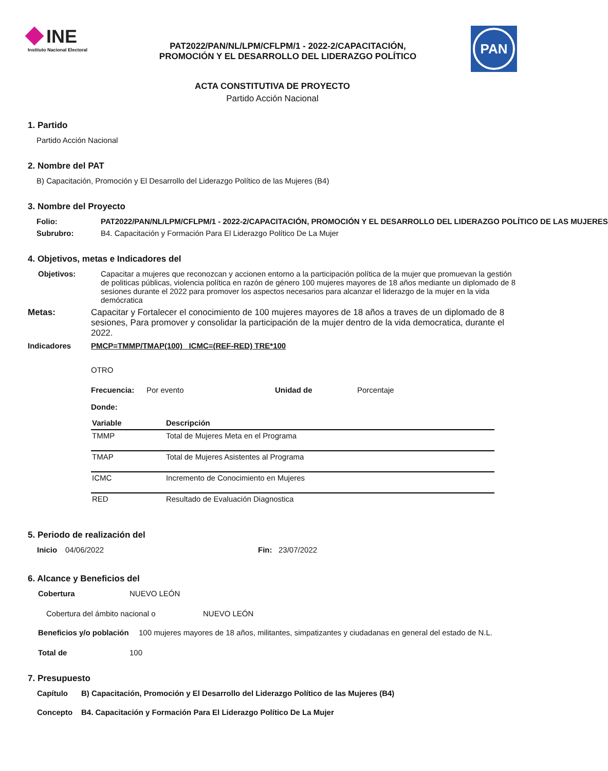INE
Instituto Nacional Electoral
PAT2022/PAN/NL/LPM/CFLPM/1 - 2022-2/CAPACITACIÓN,
PROMOCIÓN Y EL DESARROLLO DEL LIDERAZGO POLÍTICO
PAN
ACTA CONSTITUTIVA DE PROYECTO
Partido Acción Nacional
1. Partido
Partido Acción Nacional
2. Nombre del PAT
B) Capacitación, Promoción y El Desarrollo del Liderazgo Político de las Mujeres (B4)
3. Nombre del Proyecto
Folio: PAT2022/PAN/NL/LPM/CFLPM/1 - 2022-2/CAPACITACIÓN, PROMOCIÓN Y EL DESARROLLO DEL LIDERAZGO POLÍTICO DE LAS MUJERES
Subrubro: B4. Capacitación y Formación Para El Liderazgo Político De La Mujer
4. Objetivos, metas e Indicadores del
Objetivos: Capacitar a mujeres que reconozcan y accionen entorno a la participación política de la mujer que promuevan la gestión de politicas públicas, violencia política en razón de género 100 mujeres mayores de 18 años mediante un diplomado de 8 sesiones durante el 2022 para promover los aspectos necesarios para alcanzar el liderazgo de la mujer en la vida demócratica
Metas: Capacitar y Fortalecer el conocimiento de 100 mujeres mayores de 18 años a traves de un diplomado de 8 sesiones, Para promover y consolidar la participación de la mujer dentro de la vida democratica, durante el 2022.
Indicadores PMCP=TMMP/TMAP(100) ICMC=(REF-RED) TRE*100
OTRO
Frecuencia: Por evento Unidad de Porcentaje
Donde:
| Variable | Descripción |
| --- | --- |
| TMMP | Total de Mujeres Meta en el Programa |
| TMAP | Total de Mujeres Asistentes al Programa |
| ICMC | Incremento de Conocimiento en Mujeres |
| RED | Resultado de Evaluación Diagnostica |
5. Periodo de realización del
Inicio 04/06/2022 Fin: 23/07/2022
6. Alcance y Beneficios del
Cobertura NUEVO LEÓN
Cobertura del ámbito nacional o NUEVO LEÓN
Beneficios y/o población 100 mujeres mayores de 18 años, militantes, simpatizantes y ciudadanas en general del estado de N.L.
Total de 100
7. Presupuesto
Capítulo B) Capacitación, Promoción y El Desarrollo del Liderazgo Político de las Mujeres (B4)
Concepto B4. Capacitación y Formación Para El Liderazgo Político De La Mujer